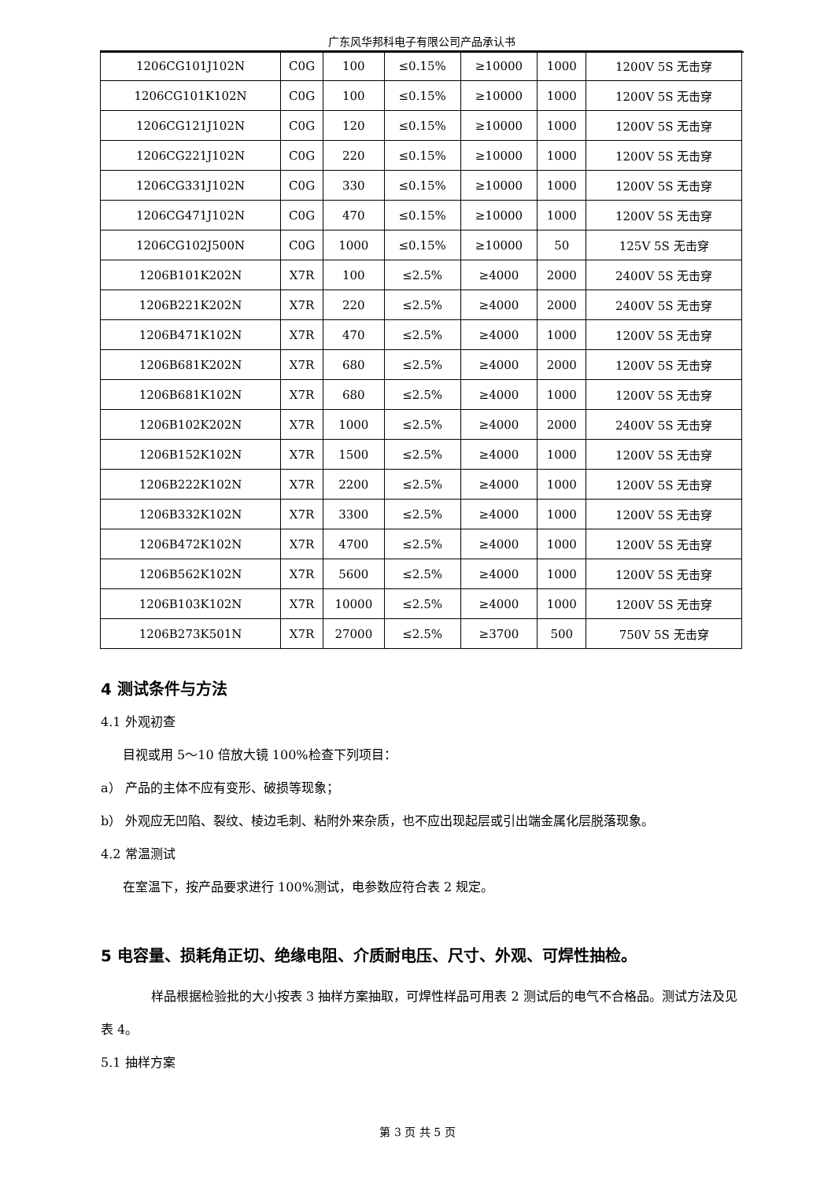广东风华邦科电子有限公司产品承认书
| 1206CG101J102N | C0G | 100 | ≤0.15% | ≥10000 | 1000 | 1200V 5S 无击穿 |
| 1206CG101K102N | C0G | 100 | ≤0.15% | ≥10000 | 1000 | 1200V 5S 无击穿 |
| 1206CG121J102N | C0G | 120 | ≤0.15% | ≥10000 | 1000 | 1200V 5S 无击穿 |
| 1206CG221J102N | C0G | 220 | ≤0.15% | ≥10000 | 1000 | 1200V 5S 无击穿 |
| 1206CG331J102N | C0G | 330 | ≤0.15% | ≥10000 | 1000 | 1200V 5S 无击穿 |
| 1206CG471J102N | C0G | 470 | ≤0.15% | ≥10000 | 1000 | 1200V 5S 无击穿 |
| 1206CG102J500N | C0G | 1000 | ≤0.15% | ≥10000 | 50 | 125V 5S 无击穿 |
| 1206B101K202N | X7R | 100 | ≤2.5% | ≥4000 | 2000 | 2400V 5S 无击穿 |
| 1206B221K202N | X7R | 220 | ≤2.5% | ≥4000 | 2000 | 2400V 5S 无击穿 |
| 1206B471K102N | X7R | 470 | ≤2.5% | ≥4000 | 1000 | 1200V 5S 无击穿 |
| 1206B681K202N | X7R | 680 | ≤2.5% | ≥4000 | 2000 | 1200V 5S 无击穿 |
| 1206B681K102N | X7R | 680 | ≤2.5% | ≥4000 | 1000 | 1200V 5S 无击穿 |
| 1206B102K202N | X7R | 1000 | ≤2.5% | ≥4000 | 2000 | 2400V 5S 无击穿 |
| 1206B152K102N | X7R | 1500 | ≤2.5% | ≥4000 | 1000 | 1200V 5S 无击穿 |
| 1206B222K102N | X7R | 2200 | ≤2.5% | ≥4000 | 1000 | 1200V 5S 无击穿 |
| 1206B332K102N | X7R | 3300 | ≤2.5% | ≥4000 | 1000 | 1200V 5S 无击穿 |
| 1206B472K102N | X7R | 4700 | ≤2.5% | ≥4000 | 1000 | 1200V 5S 无击穿 |
| 1206B562K102N | X7R | 5600 | ≤2.5% | ≥4000 | 1000 | 1200V 5S 无击穿 |
| 1206B103K102N | X7R | 10000 | ≤2.5% | ≥4000 | 1000 | 1200V 5S 无击穿 |
| 1206B273K501N | X7R | 27000 | ≤2.5% | ≥3700 | 500 | 750V 5S 无击穿 |
4 测试条件与方法
4.1 外观初查
目视或用 5～10 倍放大镜 100%检查下列项目：
a） 产品的主体不应有变形、破损等现象；
b） 外观应无凹陷、裂纹、棱边毛刺、粘附外来杂质，也不应出现起层或引出端金属化层脱落现象。
4.2 常温测试
在室温下，按产品要求进行 100%测试，电参数应符合表 2 规定。
5 电容量、损耗角正切、绝缘电阻、介质耐电压、尺寸、外观、可焊性抽检。
样品根据检验批的大小按表 3 抽样方案抽取，可焊性样品可用表 2 测试后的电气不合格品。测试方法及见表 4。
5.1 抽样方案
第 3 页 共 5 页